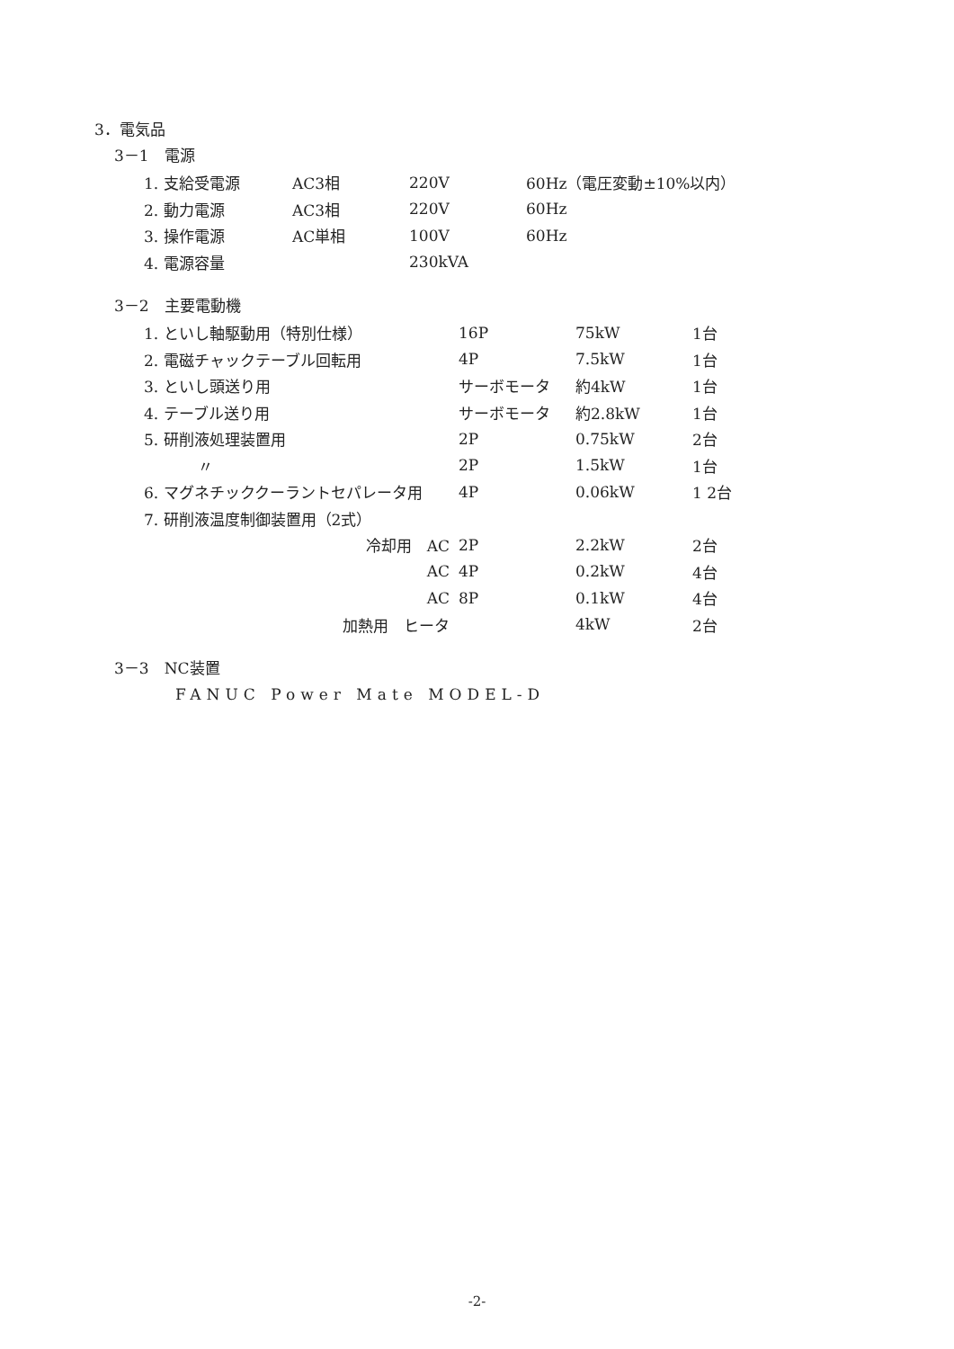3．電気品
3－1　電源
| 1. 支給受電源 | AC3相 | 220V | 60Hz（電圧変動±10%以内） |
| 2. 動力電源 | AC3相 | 220V | 60Hz |
| 3. 操作電源 | AC単相 | 100V | 60Hz |
| 4. 電源容量 | | 230kVA | |
3－2　主要電動機
| 1. といし軸駆動用（特別仕様） | 16P | 75kW | 1台 |
| 2. 電磁チャックテーブル回転用 | 4P | 7.5kW | 1台 |
| 3. といし頭送り用 | サーボモータ | 約4kW | 1台 |
| 4. テーブル送り用 | サーボモータ | 約2.8kW | 1台 |
| 5. 研削液処理装置用 | 2P | 0.75kW | 2台 |
| 〃 | 2P | 1.5kW | 1台 |
| 6. マグネチッククーラントセパレータ用 | 4P | 0.06kW | 1 2台 |
| 7. 研削液温度制御装置用（2式） | | | |
| 冷却用 AC | 2P | 2.2kW | 2台 |
| AC | 4P | 0.2kW | 4台 |
| AC | 8P | 0.1kW | 4台 |
| 加熱用 ヒータ | | 4kW | 2台 |
3－3　NC装置
FANUC Power Mate MODEL-D
-2-